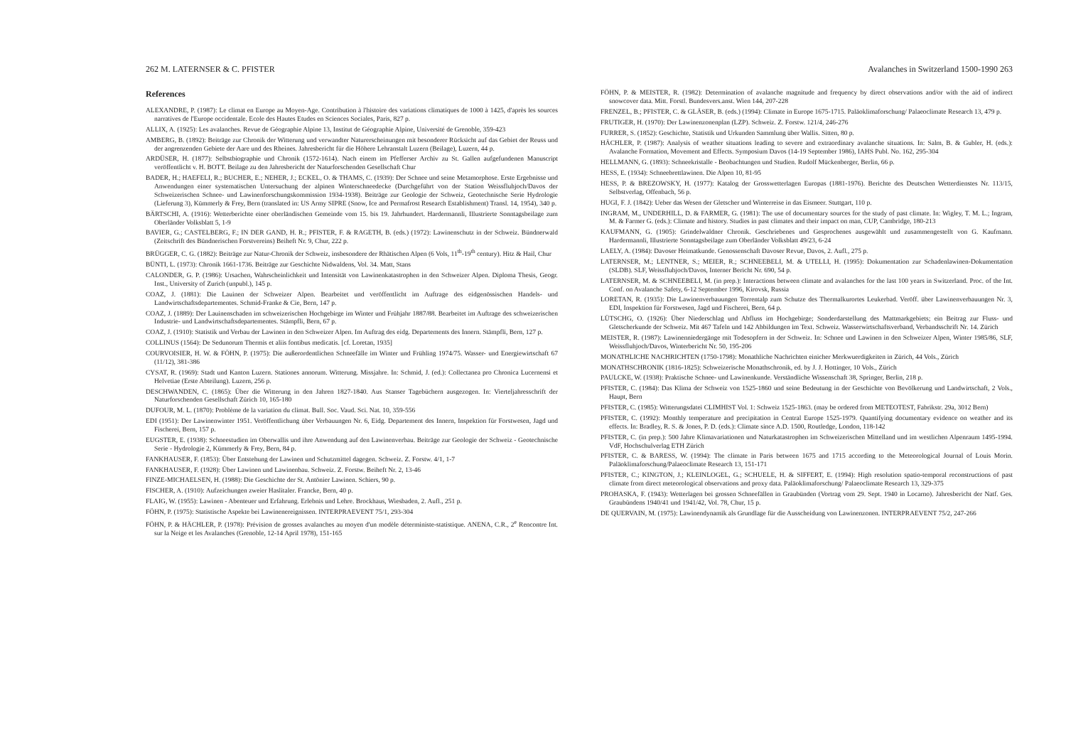262 M. LATERNSER & C. PFISTER
References
ALEXANDRE, P. (1987): Le climat en Europe au Moyen-Age. Contribution à l'histoire des variations climatiques de 1000 à 1425, d'après les sources narratives de l'Europe occidentale. Ecole des Hautes Etudes en Sciences Sociales, Paris, 827 p.
ALLIX, A. (1925): Les avalanches. Revue de Géographie Alpine 13, Institut de Géographie Alpine, Université de Grenoble, 359-423
AMBERG, B. (1892): Beiträge zur Chronik der Witterung und verwandter Naturerscheinungen mit besonderer Rücksicht auf das Gebiet der Reuss und der angrenzenden Gebiete der Aare und des Rheines. Jahresbericht für die Höhere Lehranstalt Luzern (Beilage), Luzern, 44 p.
ARDÜSER, H. (1877): Selbstbiographie und Chronik (1572-1614). Nach einem im Pfefferser Archiv zu St. Gallen aufgefundenen Manuscript veröffentlicht v. H. BOTT. Beilage zu den Jahresbericht der Naturforschenden Gesellschaft Chur
BADER, H.; HAEFELI, R.; BUCHER, E.; NEHER, J.; ECKEL, O. & THAMS, C. (1939): Der Schnee und seine Metamorphose. Erste Ergebnisse und Anwendungen einer systematischen Untersuchung der alpinen Winterschneedecke (Durchgeführt von der Station Weissfluhjoch/Davos der Schweizerischen Schnee- und Lawinenforschungskommission 1934-1938). Beiträge zur Geologie der Schweiz, Geotechnische Serie Hydrologie (Lieferung 3), Kümmerly & Frey, Bern (translated in: US Army SIPRE (Snow, Ice and Permafrost Research Establishment) Transl. 14, 1954), 340 p.
BÄRTSCHI, A. (1916): Wetterberichte einer oberländischen Gemeinde vom 15. bis 19. Jahrhundert. Hardermannli, Illustrierte Sonntagsbeilage zum Oberländer Volksblatt 5, 1-9
BAVIER, G.; CASTELBERG, F.; IN DER GAND, H. R.; PFISTER, F. & RAGETH, B. (eds.) (1972): Lawinenschutz in der Schweiz. Bündnerwald (Zeitschrift des Bündnerischen Forstvereins) Beiheft Nr. 9, Chur, 222 p.
BRÜGGER, C. G. (1882): Beiträge zur Natur-Chronik der Schweiz, insbesondere der Rhätischen Alpen (6 Vols, 11<sup>th</sup>-19<sup>th</sup> century). Hitz & Hail, Chur
BÜNTI, L. (1973): Chronik 1661-1736. Beiträge zur Geschichte Nidwaldens, Vol. 34. Matt, Stans
CALONDER, G. P. (1986): Ursachen, Wahrscheinlichkeit und Intensität von Lawinenkatastrophen in den Schweizer Alpen. Diploma Thesis, Geogr. Inst., University of Zurich (unpubl.), 145 p.
COAZ, J. (1881): Die Lauinen der Schweizer Alpen. Bearbeitet und veröffentlicht im Auftrage des eidgenössischen Handels- und Landwirtschaftsdepartementes. Schmid-Franke & Cie, Bern, 147 p.
COAZ, J. (1889): Der Lauinenschaden im schweizerischen Hochgebirge im Winter und Frühjahr 1887/88. Bearbeitet im Auftrage des schweizerischen Industrie- und Landwirtschaftsdepartementes. Stämpfli, Bern, 67 p.
COAZ, J. (1910): Statistik und Verbau der Lawinen in den Schweizer Alpen. Im Auftrag des eidg. Departements des Innern. Stämpfli, Bern, 127 p.
COLLINUS (1564): De Sedunorum Thermis et aliis fontibus medicatis. [cf. Loretan, 1935]
COURVOISIER, H. W. & FÖHN, P. (1975): Die außerordentlichen Schneefälle im Winter und Frühling 1974/75. Wasser- und Energiewirtschaft 67 (11/12), 381-386
CYSAT, R. (1969): Stadt und Kanton Luzern. Stationes annorum. Witterung. Missjahre. In: Schmid, J. (ed.): Collectanea pro Chronica Lucernensi et Helvetiae (Erste Abteilung). Luzern, 256 p.
DESCHWANDEN, C. (1865): Über die Witterung in den Jahren 1827-1840. Aus Stanser Tagebüchern ausgezogen. In: Vierteljahresschrift der Naturforschenden Gesellschaft Zürich 10, 165-180
DUFOUR, M. L. (1870): Problème de la variation du climat. Bull. Soc. Vaud. Sci. Nat. 10, 359-556
EDI (1951): Der Lawinenwinter 1951. Veröffentlichung über Verbauungen Nr. 6, Eidg. Departement des Innern, Inspektion für Forstwesen, Jagd und Fischerei, Bern, 157 p.
EUGSTER, E. (1938): Schneestudien im Oberwallis und ihre Anwendung auf den Lawinenverbau. Beiträge zur Geologie der Schweiz - Geotechnische Serie - Hydrologie 2, Kümmerly & Frey, Bern, 84 p.
FANKHAUSER, F. (1853): Über Entstehung der Lawinen und Schutzmittel dagegen. Schweiz. Z. Forstw. 4/1, 1-7
FANKHAUSER, F. (1928): Über Lawinen und Lawinenbau. Schweiz. Z. Forstw. Beiheft Nr. 2, 13-46
FINZE-MICHAELSEN, H. (1988): Die Geschichte der St. Antönier Lawinen. Schiers, 90 p.
FISCHER, A. (1910): Aufzeichungen zweier Haslitaler. Francke, Bern, 40 p.
FLAIG, W. (1955): Lawinen - Abenteuer und Erfahrung. Erlebnis und Lehre. Brockhaus, Wiesbaden, 2. Aufl., 251 p.
FÖHN, P. (1975): Statistische Aspekte bei Lawinenereignissen. INTERPRAEVENT 75/1, 293-304
FÖHN, P. & HÄCHLER, P. (1978): Prévision de grosses avalanches au moyen d'un modèle déterministe-statistique. ANENA, C.R., 2<sup>e</sup> Rencontre Int. sur la Neige et les Avalanches (Grenoble, 12-14 April 1978), 151-165
Avalanches in Switzerland 1500-1990 263
FÖHN, P. & MEISTER, R. (1982): Determination of avalanche magnitude and frequency by direct observations and/or with the aid of indirect snowcover data. Mitt. Forstl. Bundesvers.anst. Wien 144, 207-228
FRENZEL, B.; PFISTER, C. & GLÄSER, B. (eds.) (1994): Climate in Europe 1675-1715. Paläoklimaforschung/ Palaeoclimate Research 13, 479 p.
FRUTIGER, H. (1970): Der Lawinenzonenplan (LZP). Schweiz. Z. Forstw. 121/4, 246-276
FURRER, S. (1852): Geschichte, Statistik und Urkunden Sammlung über Wallis. Sitten, 80 p.
HÄCHLER, P. (1987): Analysis of weather situations leading to severe and extraordinary avalanche situations. In: Salm, B. & Gubler, H. (eds.): Avalanche Formation, Movement and Effects. Symposium Davos (14-19 September 1986), IAHS Publ. No. 162, 295-304
HELLMANN, G. (1893): Schneekristalle - Beobachtungen und Studien. Rudolf Mückenberger, Berlin, 66 p.
HESS, E. (1934): Schneebrettlawinen. Die Alpen 10, 81-95
HESS, P. & BREZOWSKY, H. (1977): Katalog der Grosswetterlagen Europas (1881-1976). Berichte des Deutschen Wetterdienstes Nr. 113/15, Selbstverlag, Offenbach, 56 p.
HUGI, F. J. (1842): Ueber das Wesen der Gletscher und Winterreise in das Eismeer. Stuttgart, 110 p.
INGRAM, M., UNDERHILL, D. & FARMER, G. (1981): The use of documentary sources for the study of past climate. In: Wigley, T. M. L.; Ingram, M. & Farmer G. (eds.): Climate and history. Studies in past climates and their impact on man, CUP, Cambridge, 180-213
KAUFMANN, G. (1905): Grindelwaldner Chronik. Geschriebenes und Gesprochenes ausgewählt und zusammengestellt von G. Kaufmann. Hardermannli, Illustrierte Sonntagsbeilage zum Oberländer Volksblatt 49/23, 6-24
LAELY, A. (1984): Davoser Heimatkunde. Genossenschaft Davoser Revue, Davos, 2. Aufl., 275 p.
LATERNSER, M.; LENTNER, S.; MEIER, R.; SCHNEEBELI, M. & UTELLI, H. (1995): Dokumentation zur Schadenlawinen-Dokumentation (SLDB). SLF, Weissfluhjoch/Davos, Interner Bericht Nr. 690, 54 p.
LATERNSER, M. & SCHNEEBELI, M. (in prep.): Interactions between climate and avalanches for the last 100 years in Switzerland. Proc. of the Int. Conf. on Avalanche Safety, 6-12 September 1996, Kirovsk, Russia
LORETAN, R. (1935): Die Lawinenverbauungen Torrentalp zum Schutze des Thermalkurortes Leukerbad. Veröff. über Lawinenverbauungen Nr. 3, EDI, Inspektion für Forstwesen, Jagd und Fischerei, Bern, 64 p.
LÜTSCHG, O. (1926): Über Niederschlag und Abfluss im Hochgebirge; Sonderdarstellung des Mattmarkgebiets; ein Beitrag zur Fluss- und Gletscherkunde der Schweiz. Mit 467 Tafeln und 142 Abbildungen im Text. Schweiz. Wasserwirtschaftsverband, Verbandsschrift Nr. 14. Zürich
MEISTER, R. (1987): Lawinenniedergänge mit Todesopfern in der Schweiz. In: Schnee und Lawinen in den Schweizer Alpen, Winter 1985/86, SLF, Weissfluhjoch/Davos, Winterbericht Nr. 50, 195-206
MONATHLICHE NACHRICHTEN (1750-1798): Monathliche Nachrichten einicher Merkwuerdigkeiten in Zürich, 44 Vols., Zürich
MONATHSCHRONIK (1816-1825): Schweizerische Monathschronik, ed. by J. J. Hottinger, 10 Vols., Zürich
PAULCKE, W. (1938): Praktische Schnee- und Lawinenkunde. Verständliche Wissenschaft 38, Springer, Berlin, 218 p.
PFISTER, C. (1984): Das Klima der Schweiz von 1525-1860 und seine Bedeutung in der Geschichte von Bevölkerung und Landwirtschaft, 2 Vols., Haupt, Bern
PFISTER, C. (1985): Witterungsdatei CLIMHIST Vol. 1: Schweiz 1525-1863. (may be ordered from METEOTEST, Fabrikstr. 29a, 3012 Bern)
PFISTER, C. (1992): Monthly temperature and precipitation in Central Europe 1525-1979. Quantifying documentary evidence on weather and its effects. In: Bradley, R. S. & Jones, P. D. (eds.): Climate since A.D. 1500, Routledge, London, 118-142
PFISTER, C. (in prep.): 500 Jahre Klimavariationen und Naturkatastrophen im Schweizerischen Mittelland und im westlichen Alpenraum 1495-1994. VdF, Hochschulverlag ETH Zürich
PFISTER, C. & BARESS, W. (1994): The climate in Paris between 1675 and 1715 according to the Meteorological Journal of Louis Morin. Paläoklimaforschung/Palaeoclimate Research 13, 151-171
PFISTER, C.; KINGTON, J.; KLEINLOGEL, G.; SCHUELE, H. & SIFFERT, E. (1994): High resolution spatio-temporal reconstructions of past climate from direct meteorological observations and proxy data. Paläoklimaforschung/ Palaeoclimate Research 13, 329-375
PROHASKA, F. (1943): Wetterlagen bei grossen Schneefällen in Graubünden (Vortrag vom 29. Sept. 1940 in Locarno). Jahresbericht der Natf. Ges. Graubündens 1940/41 und 1941/42, Vol. 78, Chur, 15 p.
DE QUERVAIN, M. (1975): Lawinendynamik als Grundlage für die Ausscheidung von Lawinenzonen. INTERPRAEVENT 75/2, 247-266